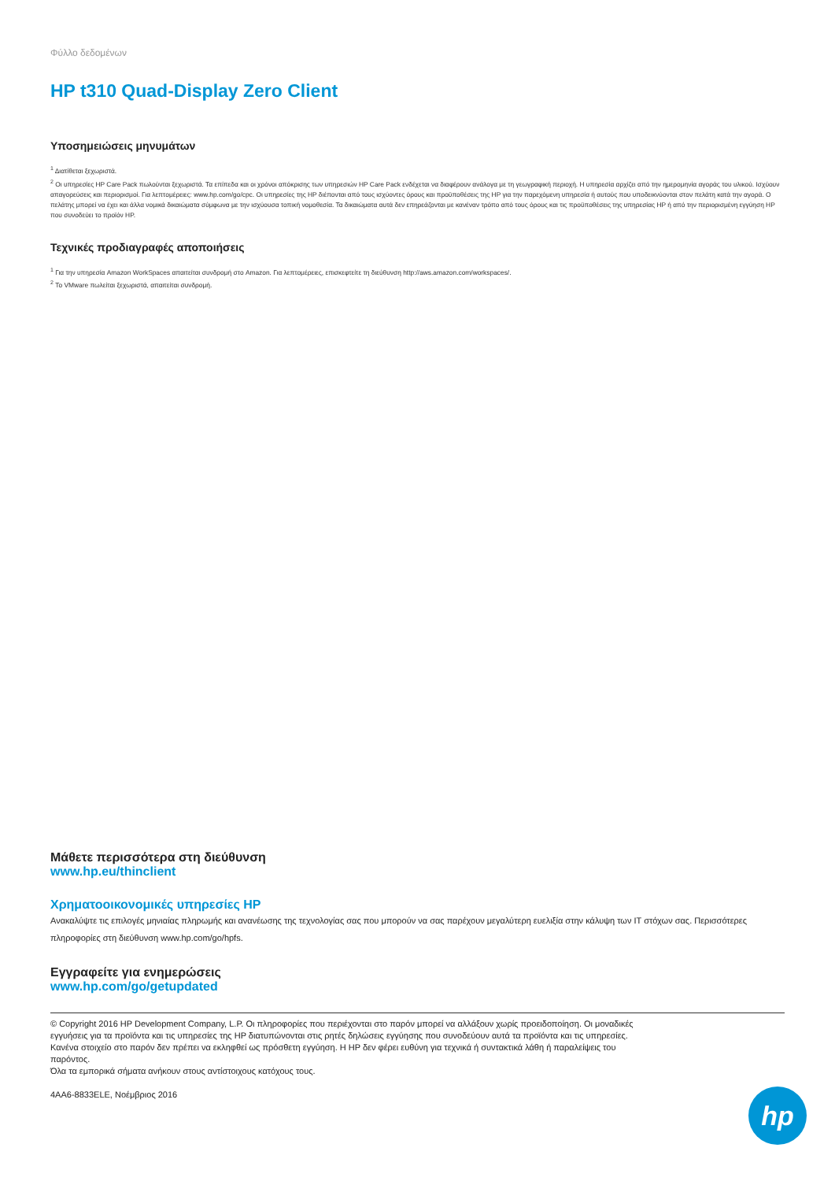Φύλλο δεδομένων
HP t310 Quad-Display Zero Client
Υποσημειώσεις μηνυμάτων
<sup>1</sup> Διατίθεται ξεχωριστά.
<sup>2</sup> Οι υπηρεσίες HP Care Pack πωλούνται ξεχωριστά. Τα επίπεδα και οι χρόνοι απόκρισης των υπηρεσιών HP Care Pack ενδέχεται να διαφέρουν ανάλογα με τη γεωγραφική περιοχή. Η υπηρεσία αρχίζει από την ημερομηνία αγοράς του υλικού. Ισχύουν απαγορεύσεις και περιορισμοί. Για λεπτομέρειες: www.hp.com/go/cpc. Οι υπηρεσίες της HP διέπονται από τους ισχύοντες όρους και προϋποθέσεις της HP για την παρεχόμενη υπηρεσία ή αυτούς που υποδεικνύονται στον πελάτη κατά την αγορά. Ο πελάτης μπορεί να έχει και άλλα νομικά δικαιώματα σύμφωνα με την ισχύουσα τοπική νομοθεσία. Τα δικαιώματα αυτά δεν επηρεάζονται με κανέναν τρόπο από τους όρους και τις προϋποθέσεις της υπηρεσίας HP ή από την περιορισμένη εγγύηση HP που συνοδεύει το προϊόν HP.
Τεχνικές προδιαγραφές αποποιήσεις
<sup>1</sup> Για την υπηρεσία Amazon WorkSpaces απαιτείται συνδρομή στο Amazon. Για λεπτομέρειες, επισκεφτείτε τη διεύθυνση http://aws.amazon.com/workspaces/.
<sup>2</sup> Το VMware πωλείται ξεχωριστά, απαιτείται συνδρομή.
Μάθετε περισσότερα στη διεύθυνση
www.hp.eu/thinclient
Χρηματοοικονομικές υπηρεσίες HP
Ανακαλύψτε τις επιλογές μηνιαίας πληρωμής και ανανέωσης της τεχνολογίας σας που μπορούν να σας παρέχουν μεγαλύτερη ευελιξία στην κάλυψη των IT στόχων σας. Περισσότερες πληροφορίες στη διεύθυνση www.hp.com/go/hpfs.
Εγγραφείτε για ενημερώσεις
www.hp.com/go/getupdated
© Copyright 2016 HP Development Company, L.P. Οι πληροφορίες που περιέχονται στο παρόν μπορεί να αλλάξουν χωρίς προειδοποίηση. Οι μοναδικές
εγγυήσεις για τα προϊόντα και τις υπηρεσίες της HP διατυπώνονται στις ρητές δηλώσεις εγγύησης που συνοδεύουν αυτά τα προϊόντα και τις υπηρεσίες.
Κανένα στοιχείο στο παρόν δεν πρέπει να εκληφθεί ως πρόσθετη εγγύηση. Η HP δεν φέρει ευθύνη για τεχνικά ή συντακτικά λάθη ή παραλείψεις του
παρόντος.
Όλα τα εμπορικά σήματα ανήκουν στους αντίστοιχους κατόχους τους.
4AA6-8833ELE, Νοέμβριος 2016
hp